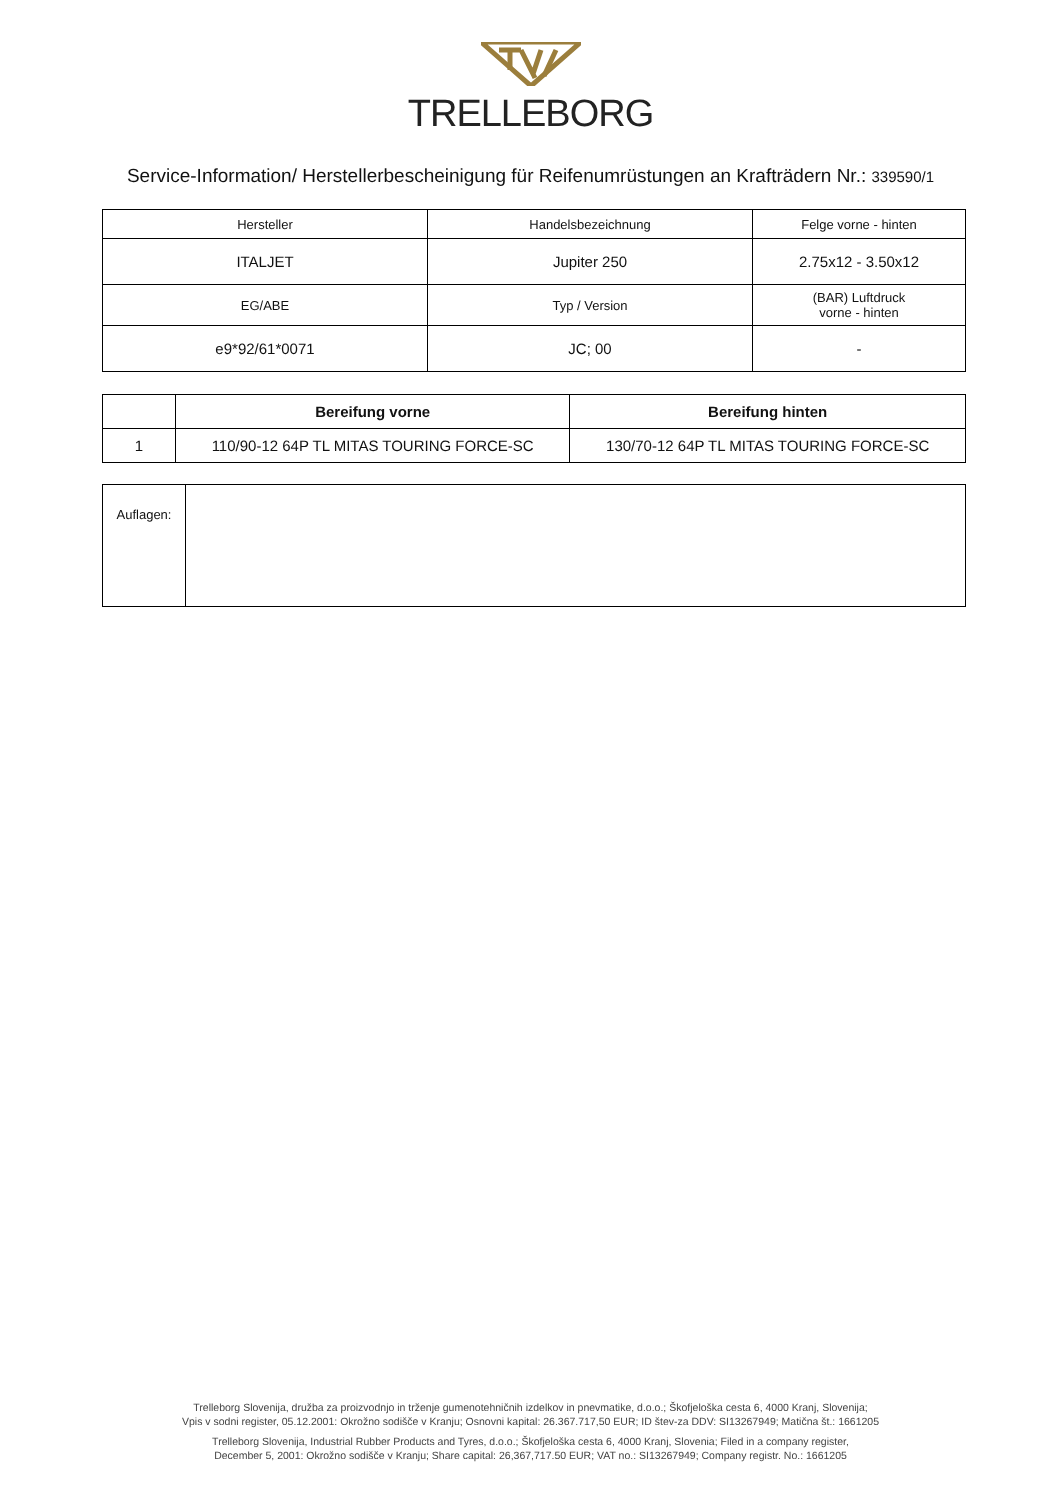TRELLEBORG
Service-Information/ Herstellerbescheinigung für Reifenumrüstungen an Krafträdern Nr.: 339590/1
| Hersteller | Handelsbezeichnung | Felge vorne - hinten |
| ITALJET | Jupiter 250 | 2.75x12 - 3.50x12 |
| EG/ABE | Typ / Version | (BAR) Luftdruck vorne - hinten |
| e9*92/61*0071 | JC; 00 | - |
| | Bereifung vorne | Bereifung hinten |
| --- | --- | --- |
| 1 | 110/90-12 64P TL MITAS TOURING FORCE-SC | 130/70-12 64P TL MITAS TOURING FORCE-SC |
| Auflagen: | |
Trelleborg Slovenija, družba za proizvodnjo in trženje gumenotehničnih izdelkov in pnevmatike, d.o.o.; Škofjeloška cesta 6, 4000 Kranj, Slovenija;
Vpis v sodni register, 05.12.2001: Okrožno sodišče v Kranju; Osnovni kapital: 26.367.717,50 EUR; ID štev-za DDV: SI13267949; Matična št.: 1661205
Trelleborg Slovenija, Industrial Rubber Products and Tyres, d.o.o.; Škofjeloška cesta 6, 4000 Kranj, Slovenia; Filed in a company register,
December 5, 2001: Okrožno sodišče v Kranju; Share capital: 26,367,717.50 EUR; VAT no.: SI13267949; Company registr. No.: 1661205